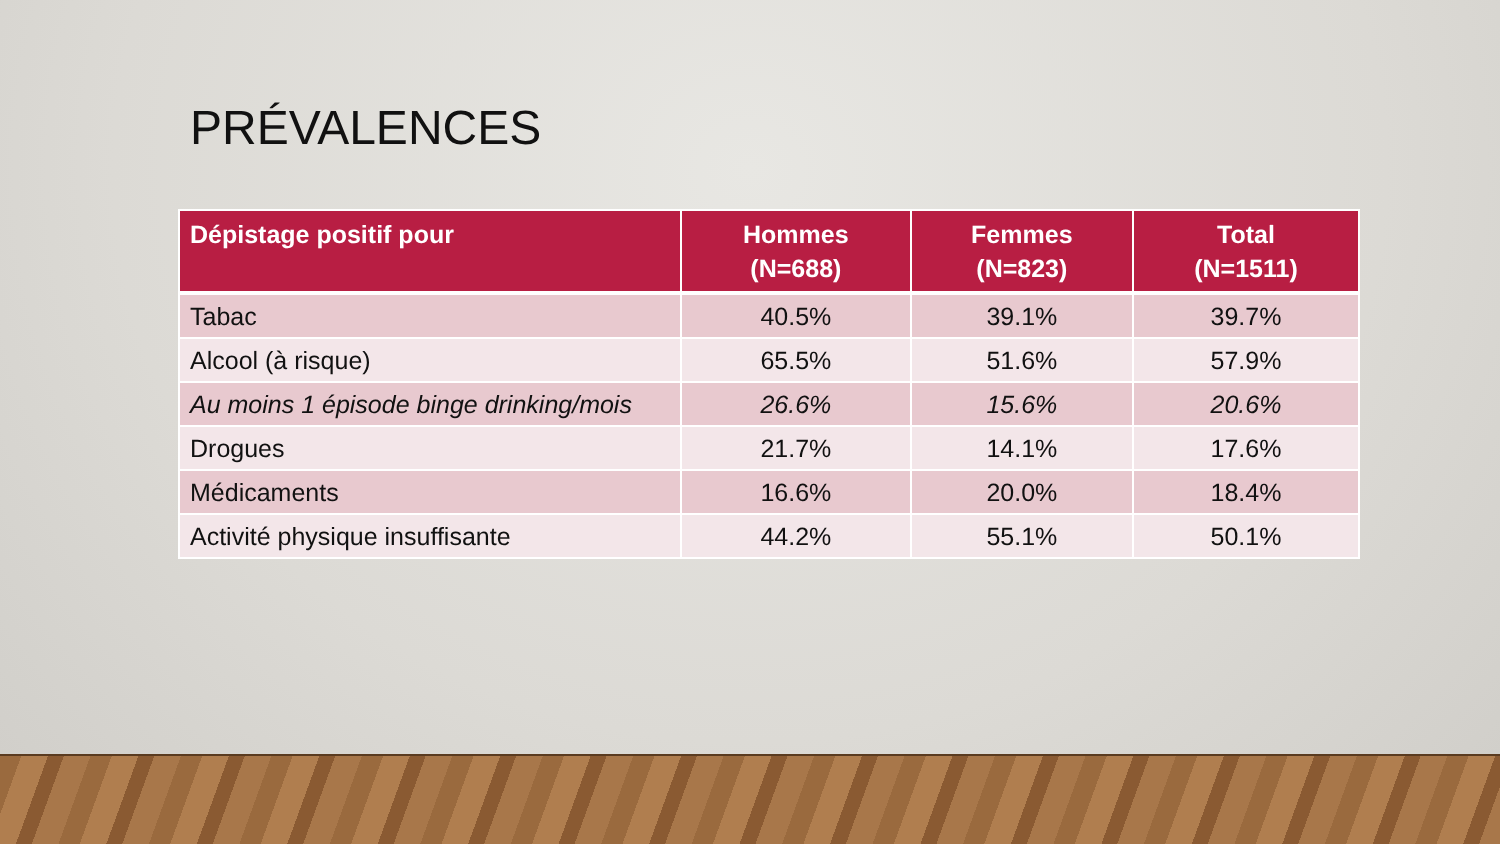PRÉVALENCES
| Dépistage positif pour | Hommes (N=688) | Femmes (N=823) | Total (N=1511) |
| --- | --- | --- | --- |
| Tabac | 40.5% | 39.1% | 39.7% |
| Alcool (à risque) | 65.5% | 51.6% | 57.9% |
| Au moins 1 épisode binge drinking/mois | 26.6% | 15.6% | 20.6% |
| Drogues | 21.7% | 14.1% | 17.6% |
| Médicaments | 16.6% | 20.0% | 18.4% |
| Activité physique insuffisante | 44.2% | 55.1% | 50.1% |